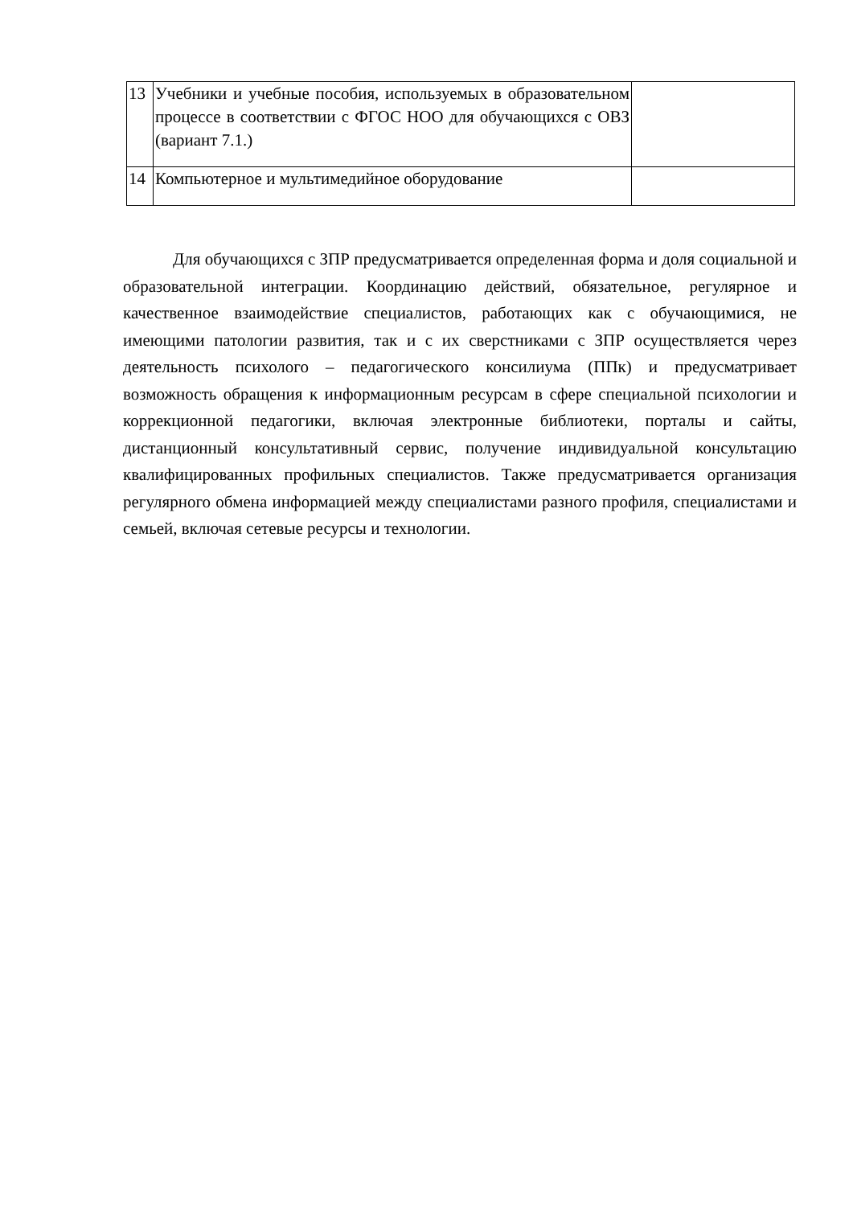| 13 | Учебники и учебные пособия, используемых в образовательном процессе в соответствии с ФГОС НОО для обучающихся с ОВЗ (вариант 7.1.) | |
| 14 | Компьютерное и мультимедийное оборудование | |
Для обучающихся с ЗПР предусматривается определенная форма и доля социальной и образовательной интеграции. Координацию действий, обязательное, регулярное и качественное взаимодействие специалистов, работающих как с обучающимися, не имеющими патологии развития, так и с их сверстниками с ЗПР осуществляется через деятельность психолого – педагогического консилиума (ППк) и предусматривает возможность обращения к информационным ресурсам в сфере специальной психологии и коррекционной педагогики, включая электронные библиотеки, порталы и сайты, дистанционный консультативный сервис, получение индивидуальной консультацию квалифицированных профильных специалистов. Также предусматривается организация регулярного обмена информацией между специалистами разного профиля, специалистами и семьей, включая сетевые ресурсы и технологии.